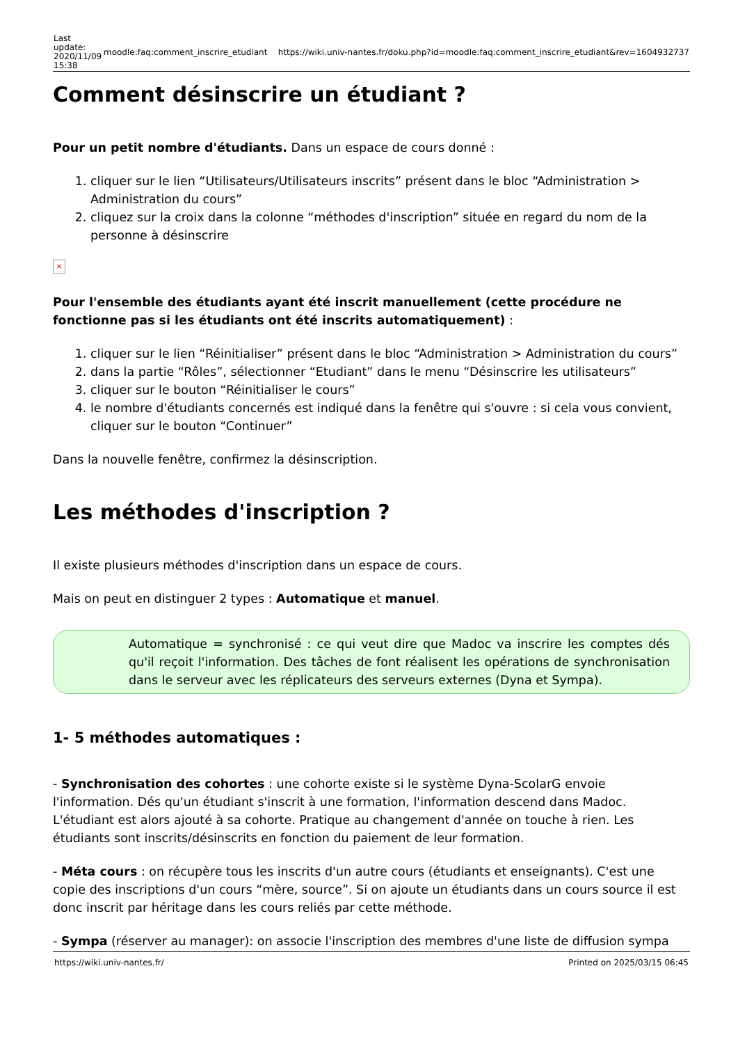| Last update: 2020/11/09 15:38 | moodle:faq:comment_inscrire_etudiant | https://wiki.univ-nantes.fr/doku.php?id=moodle:faq:comment_inscrire_etudiant&rev=1604932737 |
Comment désinscrire un étudiant ?
Pour un petit nombre d'étudiants. Dans un espace de cours donné :
1. cliquer sur le lien “Utilisateurs/Utilisateurs inscrits” présent dans le bloc “Administration > Administration du cours”
2. cliquez sur la croix dans la colonne “méthodes d'inscription” située en regard du nom de la personne à désinscrire
×
Pour l'ensemble des étudiants ayant été inscrit manuellement (cette procédure ne fonctionne pas si les étudiants ont été inscrits automatiquement) :
1. cliquer sur le lien “Réinitialiser” présent dans le bloc “Administration > Administration du cours”
2. dans la partie “Rôles”, sélectionner “Etudiant” dans le menu “Désinscrire les utilisateurs”
3. cliquer sur le bouton “Réinitialiser le cours”
4. le nombre d'étudiants concernés est indiqué dans la fenêtre qui s'ouvre : si cela vous convient, cliquer sur le bouton “Continuer”
Dans la nouvelle fenêtre, confirmez la désinscription.
Les méthodes d'inscription ?
Il existe plusieurs méthodes d'inscription dans un espace de cours.
Mais on peut en distinguer 2 types : Automatique et manuel.
Automatique = synchronisé : ce qui veut dire que Madoc va inscrire les comptes dés qu'il reçoit l'information. Des tâches de font réalisent les opérations de synchronisation dans le serveur avec les réplicateurs des serveurs externes (Dyna et Sympa).
1- 5 méthodes automatiques :
- Synchronisation des cohortes : une cohorte existe si le système Dyna-ScolarG envoie l'information. Dés qu'un étudiant s'inscrit à une formation, l'information descend dans Madoc. L'étudiant est alors ajouté à sa cohorte. Pratique au changement d'année on touche à rien. Les étudiants sont inscrits/désinscrits en fonction du paiement de leur formation.
- Méta cours : on récupère tous les inscrits d'un autre cours (étudiants et enseignants). C'est une copie des inscriptions d'un cours “mère, source”. Si on ajoute un étudiants dans un cours source il est donc inscrit par héritage dans les cours reliés par cette méthode.
- Sympa (réserver au manager): on associe l'inscription des membres d'une liste de diffusion sympa
https://wiki.univ-nantes.fr/ Printed on 2025/03/15 06:45